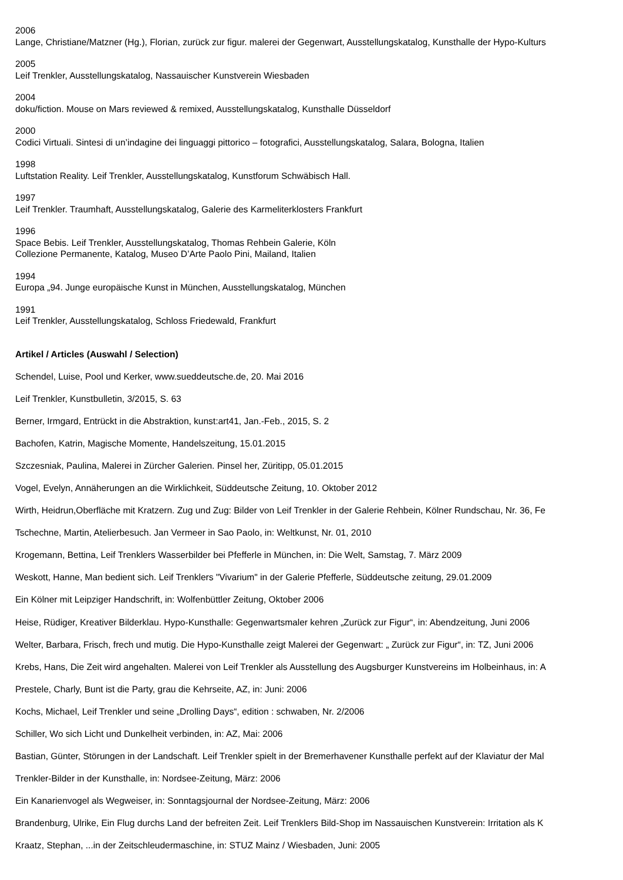2006
Lange, Christiane/Matzner (Hg.), Florian, zurück zur figur. malerei der Gegenwart, Ausstellungskatalog, Kunsthalle der Hypo-Kulturs
2005
Leif Trenkler, Ausstellungskatalog, Nassauischer Kunstverein Wiesbaden
2004
doku/fiction. Mouse on Mars reviewed & remixed, Ausstellungskatalog, Kunsthalle Düsseldorf
2000
Codici Virtuali. Sintesi di un’indagine dei linguaggi pittorico – fotografici, Ausstellungskatalog, Salara, Bologna, Italien
1998
Luftstation Reality. Leif Trenkler, Ausstellungskatalog, Kunstforum Schwäbisch Hall.
1997
Leif Trenkler. Traumhaft, Ausstellungskatalog, Galerie des Karmeliterklosters Frankfurt
1996
Space Bebis. Leif Trenkler, Ausstellungskatalog, Thomas Rehbein Galerie, Köln
Collezione Permanente, Katalog, Museo D’Arte Paolo Pini, Mailand, Italien
1994
Europa „94. Junge europäische Kunst in München, Ausstellungskatalog, München
1991
Leif Trenkler, Ausstellungskatalog, Schloss Friedewald, Frankfurt
Artikel / Articles (Auswahl / Selection)
Schendel, Luise, Pool und Kerker, www.sueddeutsche.de, 20. Mai 2016
Leif Trenkler, Kunstbulletin, 3/2015, S. 63
Berner, Irmgard, Entrückt in die Abstraktion, kunst:art41, Jan.-Feb., 2015, S. 2
Bachofen, Katrin, Magische Momente, Handelszeitung, 15.01.2015
Szczesniak, Paulina, Malerei in Zürcher Galerien. Pinsel her, Züritipp, 05.01.2015
Vogel, Evelyn, Annäherungen an die Wirklichkeit, Süddeutsche Zeitung, 10. Oktober 2012
Wirth, Heidrun,Oberfläche mit Kratzern. Zug und Zug: Bilder von Leif Trenkler in der Galerie Rehbein, Kölner Rundschau, Nr. 36, Fe
Tschechne, Martin, Atelierbesuch. Jan Vermeer in Sao Paolo, in: Weltkunst, Nr. 01, 2010
Krogemann, Bettina, Leif Trenklers Wasserbilder bei Pfefferle in München, in: Die Welt, Samstag, 7. März 2009
Weskott, Hanne, Man bedient sich. Leif Trenklers "Vivarium" in der Galerie Pfefferle, Süddeutsche zeitung, 29.01.2009
Ein Kölner mit Leipziger Handschrift, in: Wolfenbüttler Zeitung, Oktober 2006
Heise, Rüdiger, Kreativer Bilderklau. Hypo-Kunsthalle: Gegenwartsmaler kehren „Zurück zur Figur“, in: Abendzeitung, Juni 2006
Welter, Barbara, Frisch, frech und mutig. Die Hypo-Kunsthalle zeigt Malerei der Gegenwart: „ Zurück zur Figur“, in: TZ, Juni 2006
Krebs, Hans, Die Zeit wird angehalten. Malerei von Leif Trenkler als Ausstellung des Augsburger Kunstvereins im Holbeinhaus, in: A
Prestele, Charly, Bunt ist die Party, grau die Kehrseite, AZ, in: Juni: 2006
Kochs, Michael, Leif Trenkler und seine „Drolling Days“, edition : schwaben, Nr. 2/2006
Schiller, Wo sich Licht und Dunkelheit verbinden, in: AZ, Mai: 2006
Bastian, Günter, Störungen in der Landschaft. Leif Trenkler spielt in der Bremerhavener Kunsthalle perfekt auf der Klaviatur der Mal
Trenkler-Bilder in der Kunsthalle, in: Nordsee-Zeitung, März: 2006
Ein Kanarienvogel als Wegweiser, in: Sonntagsjournal der Nordsee-Zeitung, März: 2006
Brandenburg, Ulrike, Ein Flug durchs Land der befreiten Zeit. Leif Trenklers Bild-Shop im Nassauischen Kunstverein: Irritation als K
Kraatz, Stephan, ...in der Zeitschleudermaschine, in: STUZ Mainz / Wiesbaden, Juni: 2005